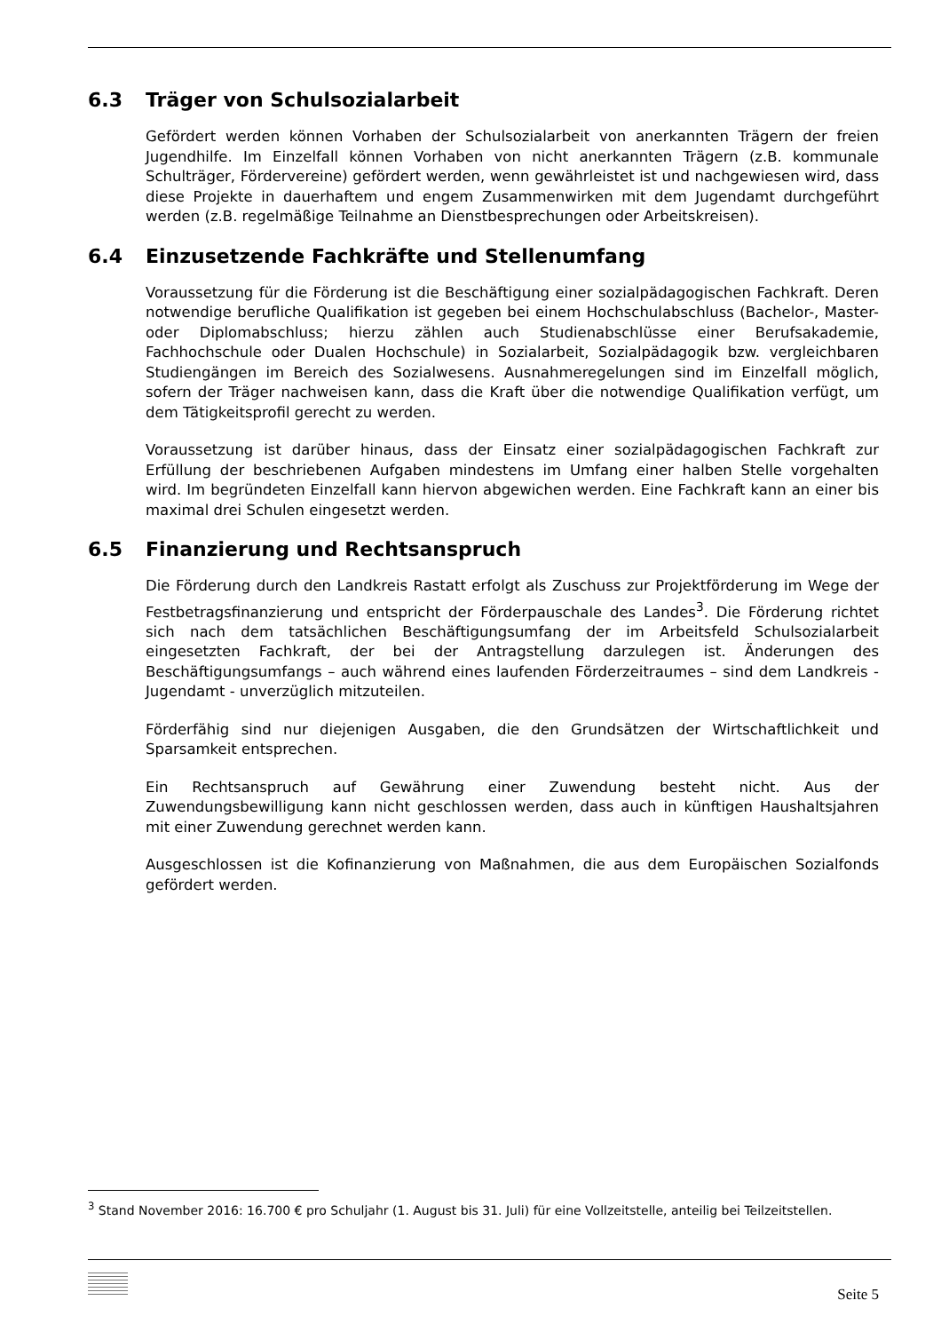6.3 Träger von Schulsozialarbeit
Gefördert werden können Vorhaben der Schulsozialarbeit von anerkannten Trägern der freien Jugendhilfe. Im Einzelfall können Vorhaben von nicht anerkannten Trägern (z.B. kommunale Schulträger, Fördervereine) gefördert werden, wenn gewährleistet ist und nachgewiesen wird, dass diese Projekte in dauerhaftem und engem Zusammenwirken mit dem Jugendamt durchgeführt werden (z.B. regelmäßige Teilnahme an Dienstbesprechungen oder Arbeitskreisen).
6.4 Einzusetzende Fachkräfte und Stellenumfang
Voraussetzung für die Förderung ist die Beschäftigung einer sozialpädagogischen Fachkraft. Deren notwendige berufliche Qualifikation ist gegeben bei einem Hochschulabschluss (Bachelor-, Master- oder Diplomabschluss; hierzu zählen auch Studienabschlüsse einer Berufsakademie, Fachhochschule oder Dualen Hochschule) in Sozialarbeit, Sozialpädagogik bzw. vergleichbaren Studiengängen im Bereich des Sozialwesens. Ausnahmeregelungen sind im Einzelfall möglich, sofern der Träger nachweisen kann, dass die Kraft über die notwendige Qualifikation verfügt, um dem Tätigkeitsprofil gerecht zu werden.
Voraussetzung ist darüber hinaus, dass der Einsatz einer sozialpädagogischen Fachkraft zur Erfüllung der beschriebenen Aufgaben mindestens im Umfang einer halben Stelle vorgehalten wird. Im begründeten Einzelfall kann hiervon abgewichen werden. Eine Fachkraft kann an einer bis maximal drei Schulen eingesetzt werden.
6.5 Finanzierung und Rechtsanspruch
Die Förderung durch den Landkreis Rastatt erfolgt als Zuschuss zur Projektförderung im Wege der Festbetragsfinanzierung und entspricht der Förderpauschale des Landes<sup>3</sup>. Die Förderung richtet sich nach dem tatsächlichen Beschäftigungsumfang der im Arbeitsfeld Schulsozialarbeit eingesetzten Fachkraft, der bei der Antragstellung darzulegen ist. Änderungen des Beschäftigungsumfangs – auch während eines laufenden Förderzeitraumes – sind dem Landkreis - Jugendamt - unverzüglich mitzuteilen.
Förderfähig sind nur diejenigen Ausgaben, die den Grundsätzen der Wirtschaftlichkeit und Sparsamkeit entsprechen.
Ein Rechtsanspruch auf Gewährung einer Zuwendung besteht nicht. Aus der Zuwendungsbewilligung kann nicht geschlossen werden, dass auch in künftigen Haushaltsjahren mit einer Zuwendung gerechnet werden kann.
Ausgeschlossen ist die Kofinanzierung von Maßnahmen, die aus dem Europäischen Sozialfonds gefördert werden.
<sup>3</sup> Stand November 2016: 16.700 € pro Schuljahr (1. August bis 31. Juli) für eine Vollzeitstelle, anteilig bei Teilzeitstellen.
Seite 5